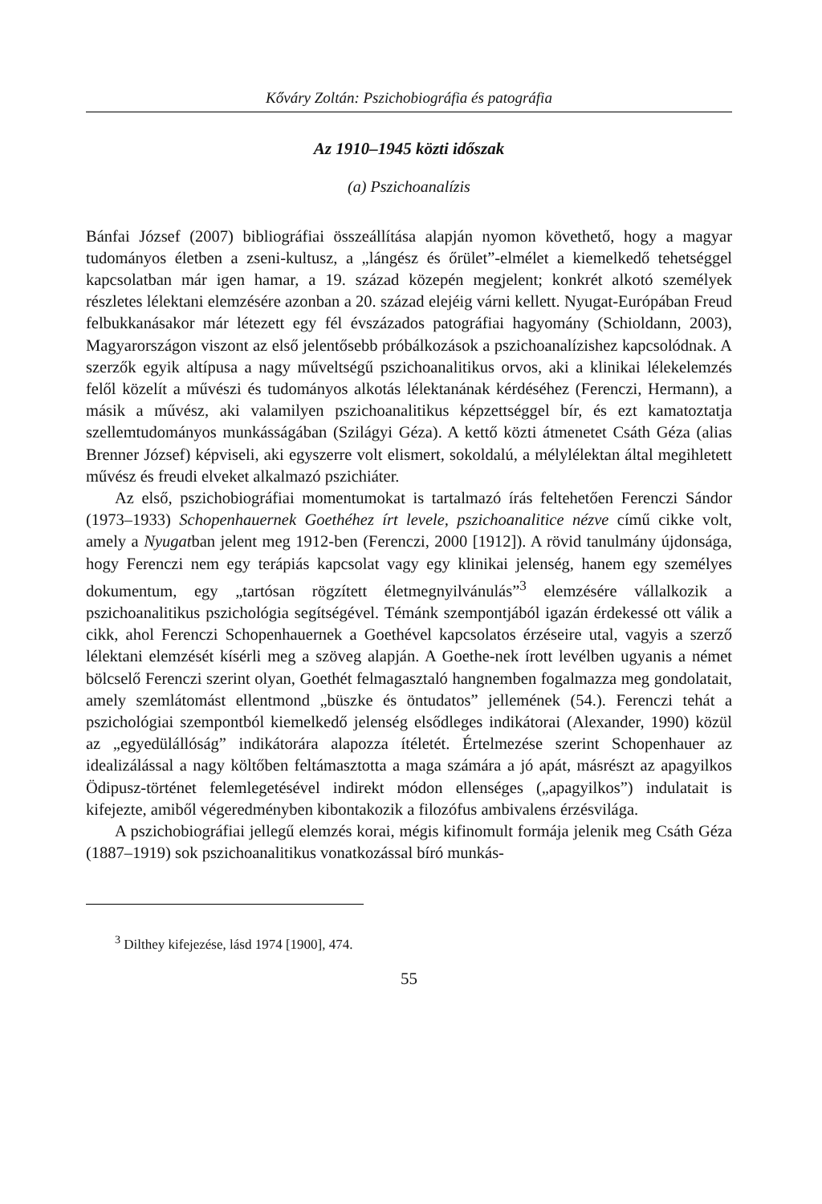Kőváry Zoltán: Pszichobiográfia és patográfia
Az 1910–1945 közti időszak
(a) Pszichoanalízis
Bánfai József (2007) bibliográfiai összeállítása alapján nyomon követhető, hogy a magyar tudományos életben a zseni-kultusz, a „lángész és őrület”-elmélet a kiemelkedő tehetséggel kapcsolatban már igen hamar, a 19. század közepén megjelent; konkrét alkotó személyek részletes lélektani elemzésére azonban a 20. század elejéig várni kellett. Nyugat-Európában Freud felbukkanásakor már létezett egy fél évszázados patográfiai hagyomány (Schioldann, 2003), Magyarországon viszont az első jelentősebb próbálkozások a pszichoanalízishez kapcsolódnak. A szerzők egyik altípusa a nagy műveltségű pszichoanalitikus orvos, aki a klinikai lélekelemzés felől közelít a művészi és tudományos alkotás lélektanának kérdéséhez (Ferenczi, Hermann), a másik a művész, aki valamilyen pszichoanalitikus képzettséggel bír, és ezt kamatoztatja szellemtudományos munkásságában (Szilágyi Géza). A kettő közti átmenetet Csáth Géza (alias Brenner József) képviseli, aki egyszerre volt elismert, sokoldalú, a mélylélektan által megihletett művész és freudi elveket alkalmazó pszichiáter.
Az első, pszichobiográfiai momentumokat is tartalmazó írás feltehetően Ferenczi Sándor (1973–1933) Schopenhauernek Goethéhez írt levele, pszichoanalitice nézve című cikke volt, amely a Nyugatban jelent meg 1912-ben (Ferenczi, 2000 [1912]). A rövid tanulmány újdonsága, hogy Ferenczi nem egy terápiás kapcsolat vagy egy klinikai jelenség, hanem egy személyes dokumentum, egy „tartósan rögzített életmegnyilvánulás”<sup>3</sup> elemzésére vállalkozik a pszichoanalitikus pszichológia segítségével. Témánk szempontjából igazán érdekessé ott válik a cikk, ahol Ferenczi Schopenhauernek a Goethével kapcsolatos érzéseire utal, vagyis a szerző lélektani elemzését kísérli meg a szöveg alapján. A Goethe-nek írott levélben ugyanis a német bölcselő Ferenczi szerint olyan, Goethét felmagasztaló hangnemben fogalmazza meg gondolatait, amely szemlátomást ellentmond „büszke és öntudatos” jellemének (54.). Ferenczi tehát a pszichológiai szempontból kiemelkedő jelenség elsődleges indikátorai (Alexander, 1990) közül az „egyedülállóság” indikátorára alapozza ítéletét. Értelmezése szerint Schopenhauer az idealizálással a nagy költőben feltámasztotta a maga számára a jó apát, másrészt az apagyilkos Ödipusz-történet felemlegetésével indirekt módon ellenséges („apagyilkos”) indulatait is kifejezte, amiből végeredményben kibontakozik a filozófus ambivalens érzésvilága.
A pszichobiográfiai jellegű elemzés korai, mégis kifinomult formája jelenik meg Csáth Géza (1887–1919) sok pszichoanalitikus vonatkozással bíró munkás-
<sup>3</sup> Dilthey kifejezése, lásd 1974 [1900], 474.
55